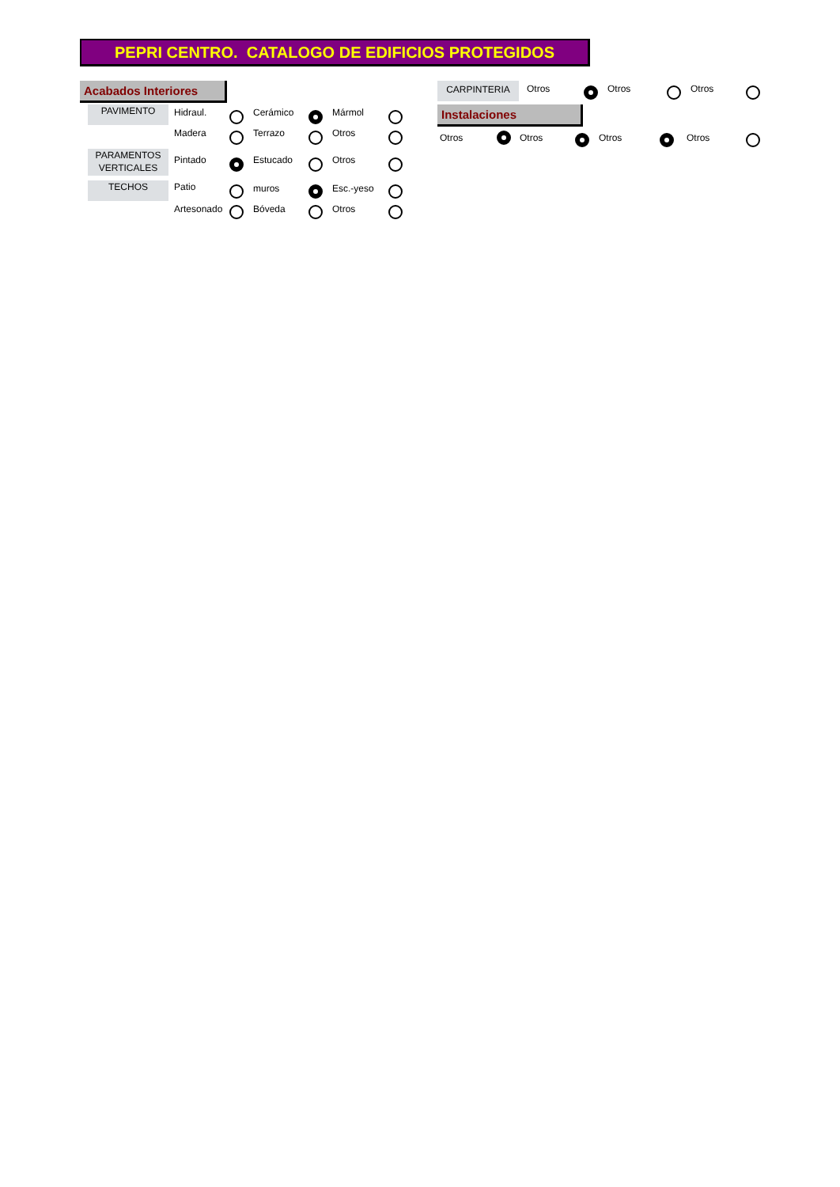PEPRI CENTRO. CATALOGO DE EDIFICIOS PROTEGIDOS
Acabados Interiores
PAVIMENTO Hidraul. Cerámico Mármol
Madera Terrazo Otros
PARAMENTOS VERTICALES
Pintado Estucado Otros
TECHOS Patio muros Esc.-yeso
Artesonado Bóveda Otros
CARPINTERIA Otros Otros Otros
Instalaciones
Otros Otros Otros Otros